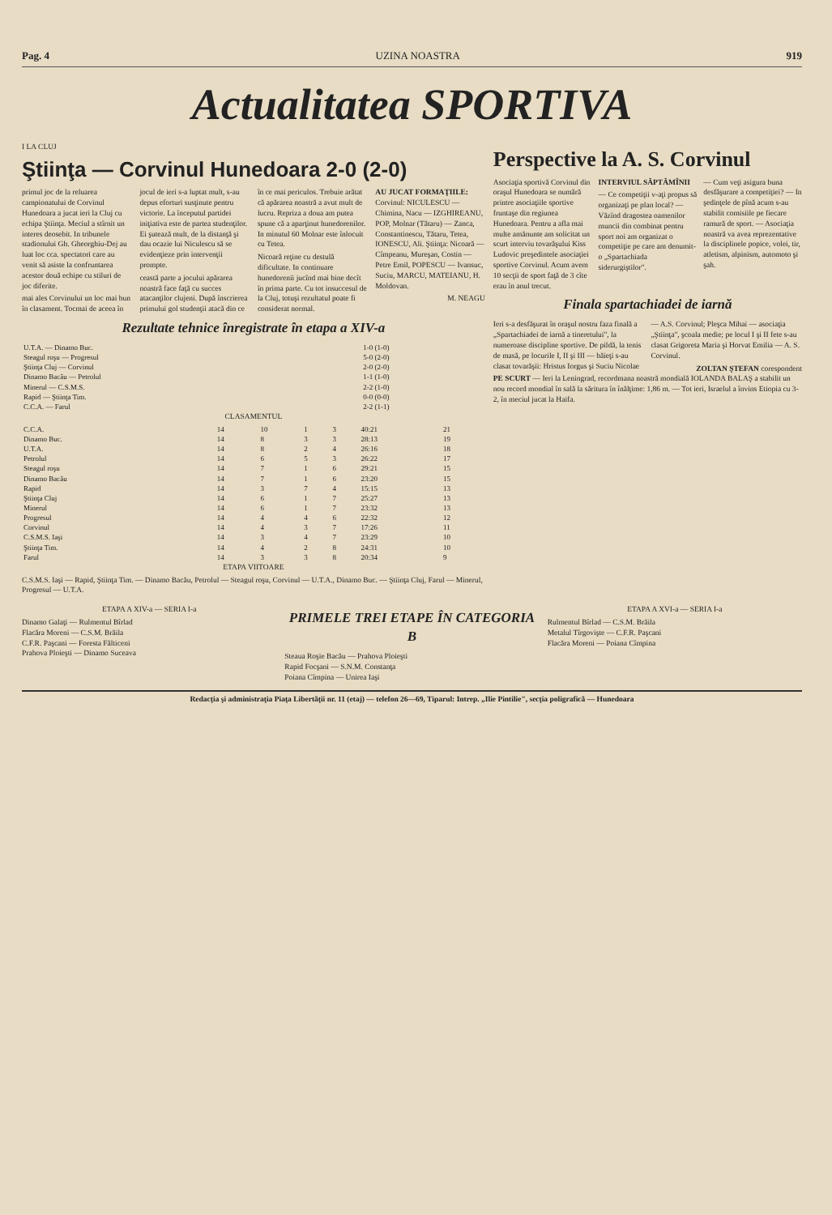Pag. 4 UZINA NOASTRA 919
Actualitatea SPORTIVA
I LA CLUJ
Ştiinţa — Corvinul Hunedoara 2-0 (2-0)
primul joc de la reluarea campionatului de Corvinul Hunedoara a jucat ieri la Cluj cu echipa Ştiinţa. Meciul a stîrnit un interes deosebit. In tribunele stadionului Gh. Gheorghiu-Dej au luat loc cca. spectatori care au venit să asiste la confruntarea acestor două echipe cu stiluri de joc diferite.
mai ales Corvinului un loc mai bun în clasament. Tocmai de aceea în jocul de ieri s-a luptat mult, s-au depus eforturi susţinute pentru victorie. La începutul partidei iniţiativa este de partea studenţilor. Ei şutează mult, de la distanţă şi dau ocazie lui Niculescu să se evidenţieze prin intervenţii prompte.
ceastă parte a jocului apărarea noastră face faţă cu succes atacanţilor clujeni. După înscrierea primului gol studenţii atacă din ce în ce mai periculos. Trebuie arătat că apărarea noastră a avut mult de lucru. Repriza a doua am putea spune că a aparţinut hunedorenilor. In minutul 60 Molnar este înlocuit cu Tetea.
Nicoară reţine cu destulă dificultate. In continuare hunedorenii jucînd mai bine decît în prima parte. Cu tot insuccesul de la Cluj, totuşi rezultatul poate fi considerat normal.
AU JUCAT FORMAŢIILE: Corvinul: NICULESCU — Chimina, Nacu — IZGHIREANU, POP, Molnar (Tătaru) — Zanca, Constantinescu, Tătaru, Tetea, IONESCU, Ali. Ştiinţa: Nicoară — Cîmpeanu, Mureşan, Costin — Petre Emil, POPESCU — Ivansuc, Suciu, MARCU, MATEIANU, H. Moldovan.
M. NEAGU
Rezultate tehnice înregistrate în etapa a XIV-a
| U.T.A. — Dinamo Buc. | 1-0 (1-0) |
| Steagul roşu — Progresul | 5-0 (2-0) |
| Ştiinţa Cluj — Corvinul | 2-0 (2-0) |
| Dinamo Bacău — Petrolul | 1-1 (1-0) |
| Minerul — C.S.M.S. | 2-2 (1-0) |
| Rapid — Ştiinţa Tim. | 0-0 (0-0) |
| C.C.A. — Farul | 2-2 (1-1) |
CLASAMENTUL
| C.C.A. | 14 | 10 | 1 | 3 | 40:21 | 21 |
| Dinamo Buc. | 14 | 8 | 3 | 3 | 28:13 | 19 |
| U.T.A. | 14 | 8 | 2 | 4 | 26:16 | 18 |
| Petrolul | 14 | 6 | 5 | 3 | 26:22 | 17 |
| Steagul roşu | 14 | 7 | 1 | 6 | 29:21 | 15 |
| Dinamo Bacău | 14 | 7 | 1 | 6 | 23:20 | 15 |
| Rapid | 14 | 3 | 7 | 4 | 15:15 | 13 |
| Ştiinţa Cluj | 14 | 6 | 1 | 7 | 25:27 | 13 |
| Minerul | 14 | 6 | 1 | 7 | 23:32 | 13 |
| Progresul | 14 | 4 | 4 | 6 | 22:32 | 12 |
| Corvinul | 14 | 4 | 3 | 7 | 17:26 | 11 |
| C.S.M.S. Iaşi | 14 | 3 | 4 | 7 | 23:29 | 10 |
| Ştiinţa Tim. | 14 | 4 | 2 | 8 | 24:31 | 10 |
| Farul | 14 | 3 | 3 | 8 | 20:34 | 9 |
ETAPA VIITOARE
C.S.M.S. Iaşi — Rapid, Ştiinţa Tim. — Dinamo Bacău, Petrolul — Steagul roşu, Corvinul — U.T.A., Dinamo Buc. — Ştiinţa Cluj, Farul — Minerul, Progresul — U.T.A.
Perspective la A. S. Corvinul
Asociaţia sportivă Corvinul din oraşul Hunedoara se numără printre asociaţiile sportive fruntaşe din regiunea Hunedoara. Pentru a afla mai multe amănunte am solicitat un scurt interviu tovarăşului Kiss Ludovic preşedintele asociaţiei sportive Corvinul. Acum avem 10 secţii de sport faţă de 3 cîte erau în anul trecut.
INTERVIUL SĂPTĂMÎNII
— Ce competiţii v-aţi propus să organizaţi pe plan local? — Văzînd dragostea oamenilor muncii din combinat pentru sport noi am organizat o competiţie pe care am denumit-o „Spartachiada siderurgiştilor".
— Cum veţi asigura buna desfăşurare a competiţiei? — In şedinţele de pînă acum s-au stabilit comisiile pe fiecare ramură de sport. — Asociaţia noastră va avea reprezentative la disciplinele popice, volei, tir, atletism, alpinism, automoto şi şah.
Finala spartachiadei de iarnă
Ieri s-a desfăşurat în oraşul nostru faza finală a „Spartachiadei de iarnă a tineretului", la numeroase discipline sportive. De pildă, la tenis de masă, pe locurile I, II şi III — băieţi s-au clasat tovarăşii: Hristus Iorgus şi Suciu Nicolae — A.S. Corvinul; Pleşca Mihai — asociaţia „Ştiinţa", şcoala medie; pe locul I şi II fete s-au clasat Grigoreta Maria şi Horvat Emilia — A. S. Corvinul.
ZOLTAN ŞTEFAN corespondent
PE SCURT — Ieri la Leningrad, recordmana noastră mondială IOLANDA BALAŞ a stabilit un nou record mondial în sală la săritura în înălţime: 1,86 m. — Tot ieri, Israelul a învins Etiopia cu 3-2, în meciul jucat la Haifa.
ETAPA A XIV-a — SERIA I-a
Dinamo Galaţi — Rulmentul Bîrlad
Flacăra Moreni — C.S.M. Brăila
C.F.R. Paşcani — Foresta Fălticeni
Prahova Ploieşti — Dinamo Suceava
PRIMELE TREI ETAPE ÎN CATEGORIA B
Steaua Roşie Bacău — Prahova Ploieşti
Rapid Focşani — S.N.M. Constanţa
Poiana Cîmpina — Unirea Iaşi
ETAPA A XVI-a — SERIA I-a
Rulmentul Bîrlad — C.S.M. Brăila
Metalul Tîrgovişte — C.F.R. Paşcani
Flacăra Moreni — Poiana Cîmpina
Redacţia şi administraţia Piaţa Libertăţii nr. 11 (etaj) — telefon 26—69, Tiparul: Intrep. „Ilie Pintilie", secţia poligrafică — Hunedoara